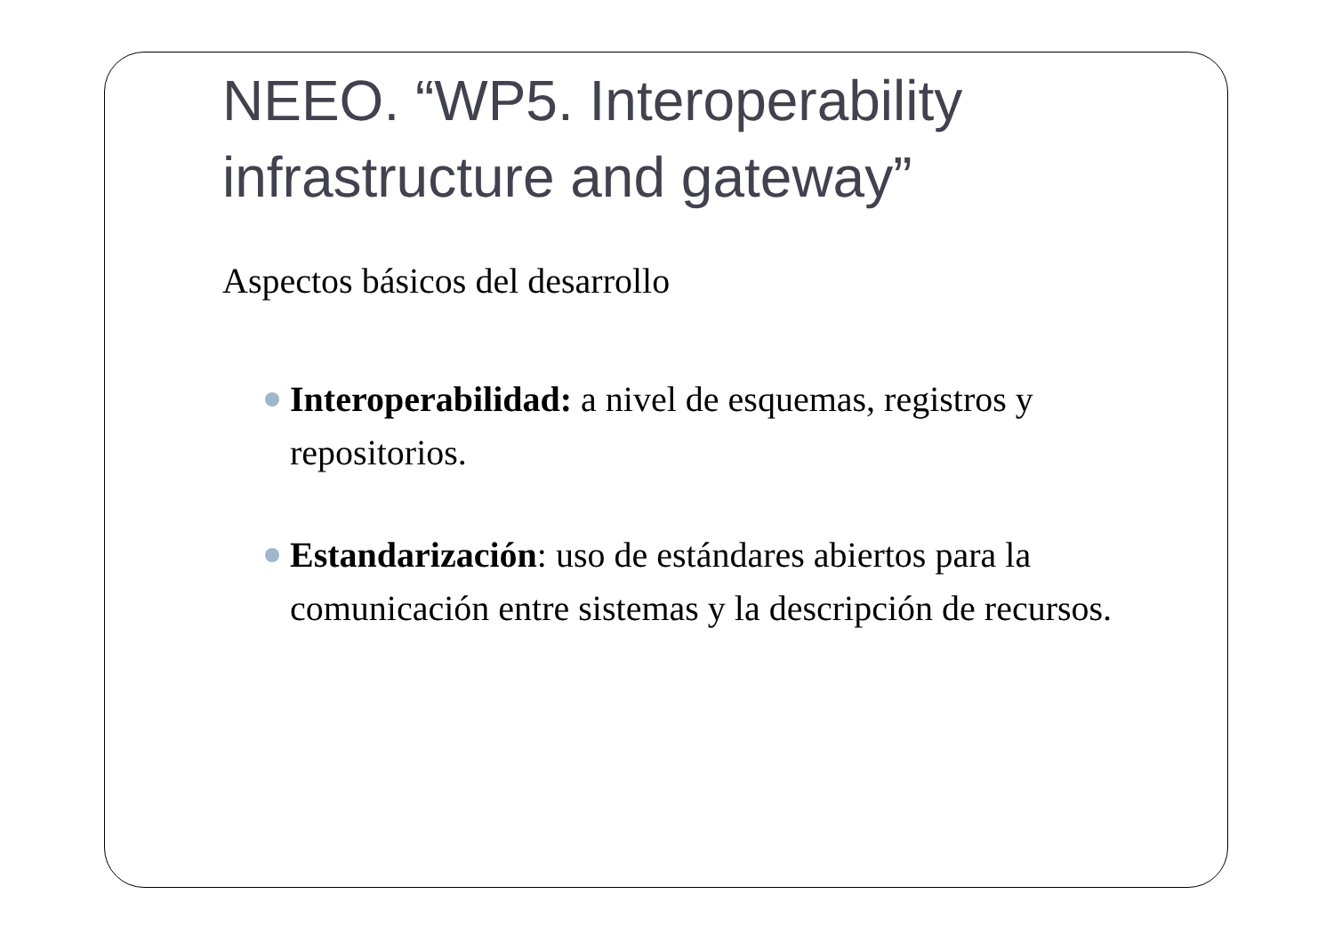NEEO. “WP5. Interoperability infrastructure and gateway”
Aspectos básicos del desarrollo
Interoperabilidad: a nivel de esquemas, registros y repositorios.
Estandarización: uso de estándares abiertos para la comunicación entre sistemas y la descripción de recursos.